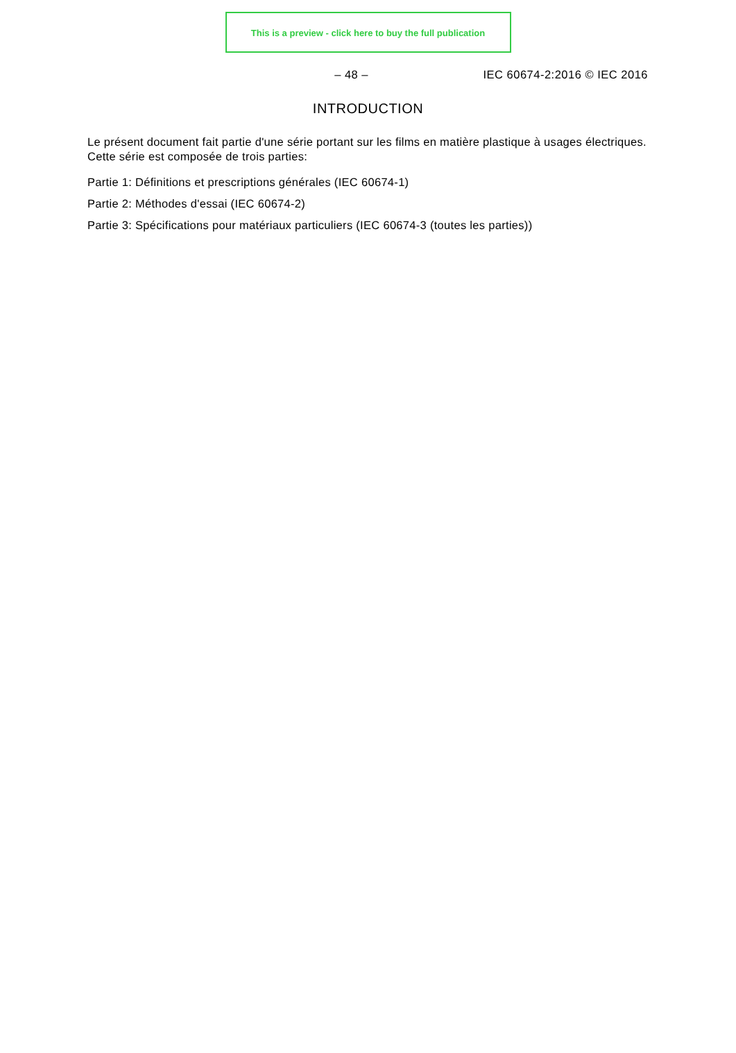This is a preview - click here to buy the full publication
– 48 – IEC 60674-2:2016 © IEC 2016
INTRODUCTION
Le présent document fait partie d'une série portant sur les films en matière plastique à usages électriques. Cette série est composée de trois parties:
Partie 1: Définitions et prescriptions générales (IEC 60674-1)
Partie 2: Méthodes d'essai (IEC 60674-2)
Partie 3: Spécifications pour matériaux particuliers (IEC 60674-3 (toutes les parties))